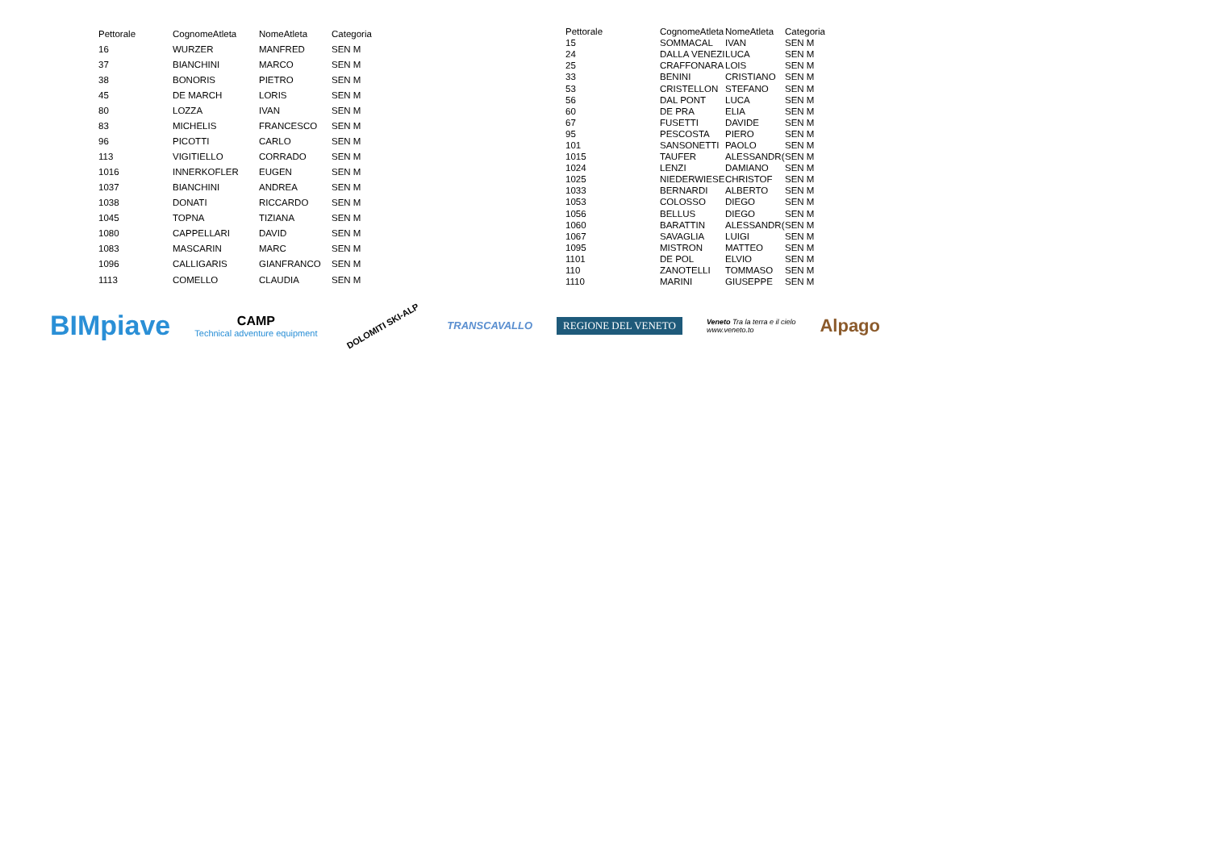| Pettorale | CognomeAtleta | NomeAtleta | Categoria |
| --- | --- | --- | --- |
| 16 | WURZER | MANFRED | SEN M |
| 37 | BIANCHINI | MARCO | SEN M |
| 38 | BONORIS | PIETRO | SEN M |
| 45 | DE MARCH | LORIS | SEN M |
| 80 | LOZZA | IVAN | SEN M |
| 83 | MICHELIS | FRANCESCO | SEN M |
| 96 | PICOTTI | CARLO | SEN M |
| 113 | VIGITIELLO | CORRADO | SEN M |
| 1016 | INNERKOFLER | EUGEN | SEN M |
| 1037 | BIANCHINI | ANDREA | SEN M |
| 1038 | DONATI | RICCARDO | SEN M |
| 1045 | TOPNA | TIZIANA | SEN M |
| 1080 | CAPPELLARI | DAVID | SEN M |
| 1083 | MASCARIN | MARC | SEN M |
| 1096 | CALLIGARIS | GIANFRANCO | SEN M |
| 1113 | COMELLO | CLAUDIA | SEN M |
| Pettorale | CognomeAtleta | NomeAtleta | Categoria |
| --- | --- | --- | --- |
| 15 | SOMMACAL | IVAN | SEN M |
| 24 | DALLA VENEZI | LUCA | SEN M |
| 25 | CRAFFONARA | LOIS | SEN M |
| 33 | BENINI | CRISTIANO | SEN M |
| 53 | CRISTELLON | STEFANO | SEN M |
| 56 | DAL PONT | LUCA | SEN M |
| 60 | DE PRA | ELIA | SEN M |
| 67 | FUSETTI | DAVIDE | SEN M |
| 95 | PESCOSTA | PIERO | SEN M |
| 101 | SANSONETTI | PAOLO | SEN M |
| 1015 | TAUFER | ALESSANDR( | SEN M |
| 1024 | LENZI | DAMIANO | SEN M |
| 1025 | NIEDERWIESE | CHRISTOF | SEN M |
| 1033 | BERNARDI | ALBERTO | SEN M |
| 1053 | COLOSSO | DIEGO | SEN M |
| 1056 | BELLUS | DIEGO | SEN M |
| 1060 | BARATTIN | ALESSANDR( | SEN M |
| 1067 | SAVAGLIA | LUIGI | SEN M |
| 1095 | MISTRON | MATTEO | SEN M |
| 1101 | DE POL | ELVIO | SEN M |
| 110 | ZANOTELLI | TOMMASO | SEN M |
| 1110 | MARINI | GIUSEPPE | SEN M |
BIMpiave
CAMP
Technical adventure equipment
DOLOMITI SKI-ALP
TRANSCAVALLO
REGIONE DEL VENETO
Veneto Tra la terra e il cielo
www.veneto.to
Alpago